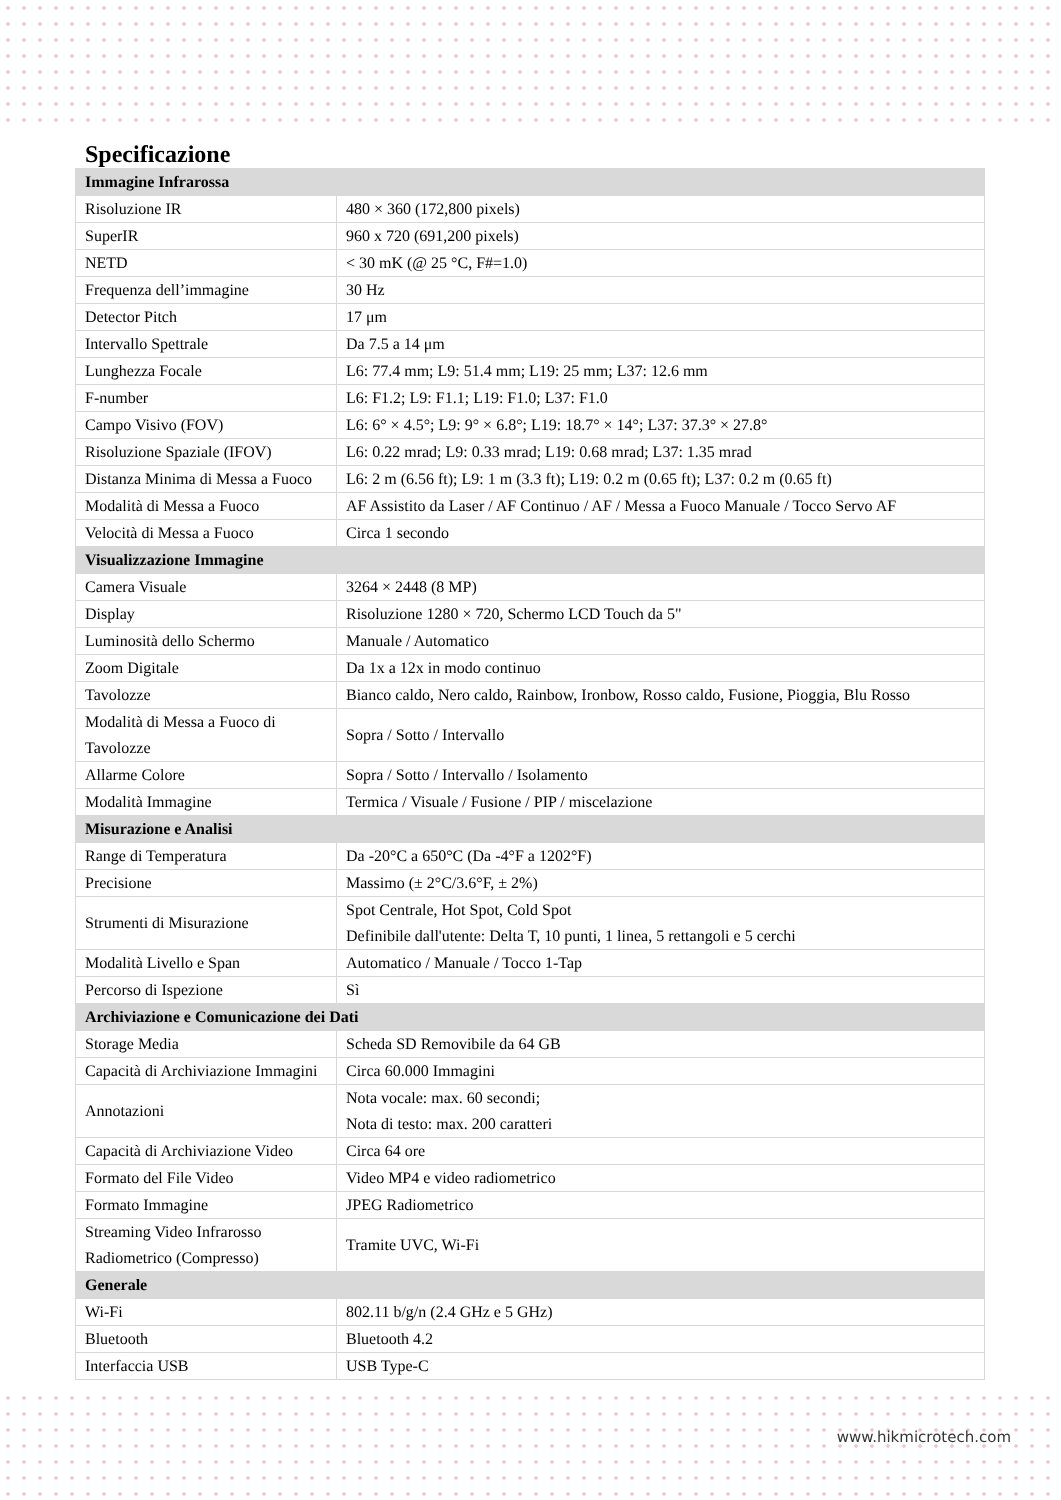Specificazione
| Immagine Infrarossa | |
| Risoluzione IR | 480 × 360 (172,800 pixels) |
| SuperIR | 960 x 720 (691,200 pixels) |
| NETD | < 30 mK (@ 25 °C, F#=1.0) |
| Frequenza dell’immagine | 30 Hz |
| Detector Pitch | 17 μm |
| Intervallo Spettrale | Da 7.5 a 14 μm |
| Lunghezza Focale | L6: 77.4 mm; L9: 51.4 mm; L19: 25 mm; L37: 12.6 mm |
| F-number | L6: F1.2; L9: F1.1; L19: F1.0; L37: F1.0 |
| Campo Visivo (FOV) | L6: 6° × 4.5°; L9: 9° × 6.8°; L19: 18.7° × 14°; L37: 37.3° × 27.8° |
| Risoluzione Spaziale (IFOV) | L6: 0.22 mrad; L9: 0.33 mrad; L19: 0.68 mrad; L37: 1.35 mrad |
| Distanza Minima di Messa a Fuoco | L6: 2 m (6.56 ft); L9: 1 m (3.3 ft); L19: 0.2 m (0.65 ft); L37: 0.2 m (0.65 ft) |
| Modalità di Messa a Fuoco | AF Assistito da Laser / AF Continuo / AF / Messa a Fuoco Manuale / Tocco Servo AF |
| Velocità di Messa a Fuoco | Circa 1 secondo |
| Visualizzazione Immagine | |
| Camera Visuale | 3264 × 2448 (8 MP) |
| Display | Risoluzione 1280 × 720, Schermo LCD Touch da 5" |
| Luminosità dello Schermo | Manuale / Automatico |
| Zoom Digitale | Da 1x a 12x in modo continuo |
| Tavolozze | Bianco caldo, Nero caldo, Rainbow, Ironbow, Rosso caldo, Fusione, Pioggia, Blu Rosso |
| Modalità di Messa a Fuoco di Tavolozze | Sopra / Sotto / Intervallo |
| Allarme Colore | Sopra / Sotto / Intervallo / Isolamento |
| Modalità Immagine | Termica / Visuale / Fusione / PIP / miscelazione |
| Misurazione e Analisi | |
| Range di Temperatura | Da -20°C a 650°C (Da -4°F a 1202°F) |
| Precisione | Massimo (± 2°C/3.6°F, ± 2%) |
| Strumenti di Misurazione | Spot Centrale, Hot Spot, Cold Spot Definibile dall'utente: Delta T, 10 punti, 1 linea, 5 rettangoli e 5 cerchi |
| Modalità Livello e Span | Automatico / Manuale / Tocco 1-Tap |
| Percorso di Ispezione | Sì |
| Archiviazione e Comunicazione dei Dati | |
| Storage Media | Scheda SD Removibile da 64 GB |
| Capacità di Archiviazione Immagini | Circa 60.000 Immagini |
| Annotazioni | Nota vocale: max. 60 secondi; Nota di testo: max. 200 caratteri |
| Capacità di Archiviazione Video | Circa 64 ore |
| Formato del File Video | Video MP4 e video radiometrico |
| Formato Immagine | JPEG Radiometrico |
| Streaming Video Infrarosso Radiometrico (Compresso) | Tramite UVC, Wi-Fi |
| Generale | |
| Wi-Fi | 802.11 b/g/n (2.4 GHz e 5 GHz) |
| Bluetooth | Bluetooth 4.2 |
| Interfaccia USB | USB Type-C |
www.hikmicrotech.com